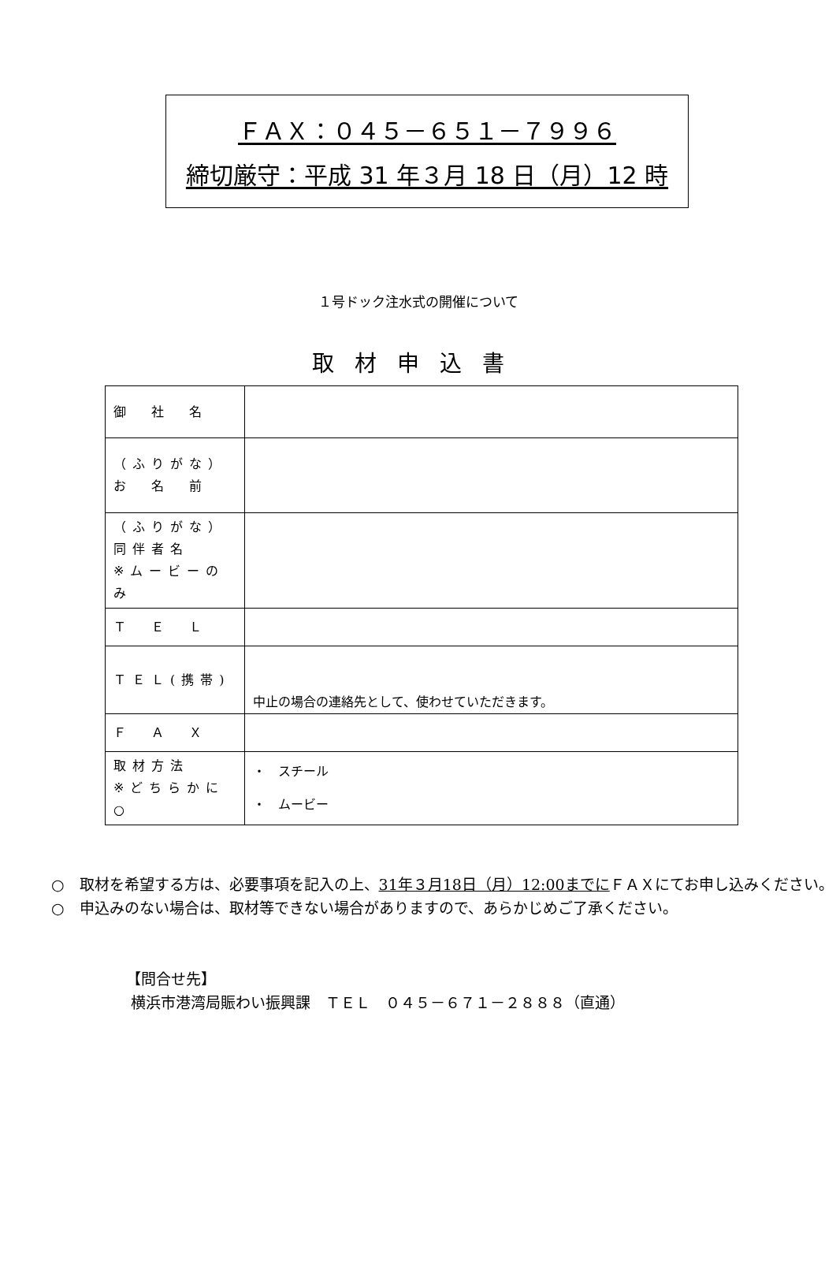ＦＡＸ：０４５－６５１－７９９６
締切厳守：平成 31 年３月 18 日（月）12 時
１号ドック注水式の開催について
取材申込書
| 御 社 名 | |
| （ふりがな） お 名 前 | |
| （ふりがな） 同伴者名 ※ムービーのみ | |
| Ｔ Ｅ Ｌ | |
| ＴＥＬ(携帯) | 中止の場合の連絡先として、使わせていただきます。 |
| Ｆ Ａ Ｘ | |
| 取材方法 ※どちらかに○ | ・ スチール ・ ムービー |
○　取材を希望する方は、必要事項を記入の上、31年３月18日（月）12:00までにＦＡＸにてお申し込みください。
○　申込みのない場合は、取材等できない場合がありますので、あらかじめご了承ください。
【問合せ先】
横浜市港湾局賑わい振興課　ＴＥＬ　０４５－６７１－２８８８（直通）